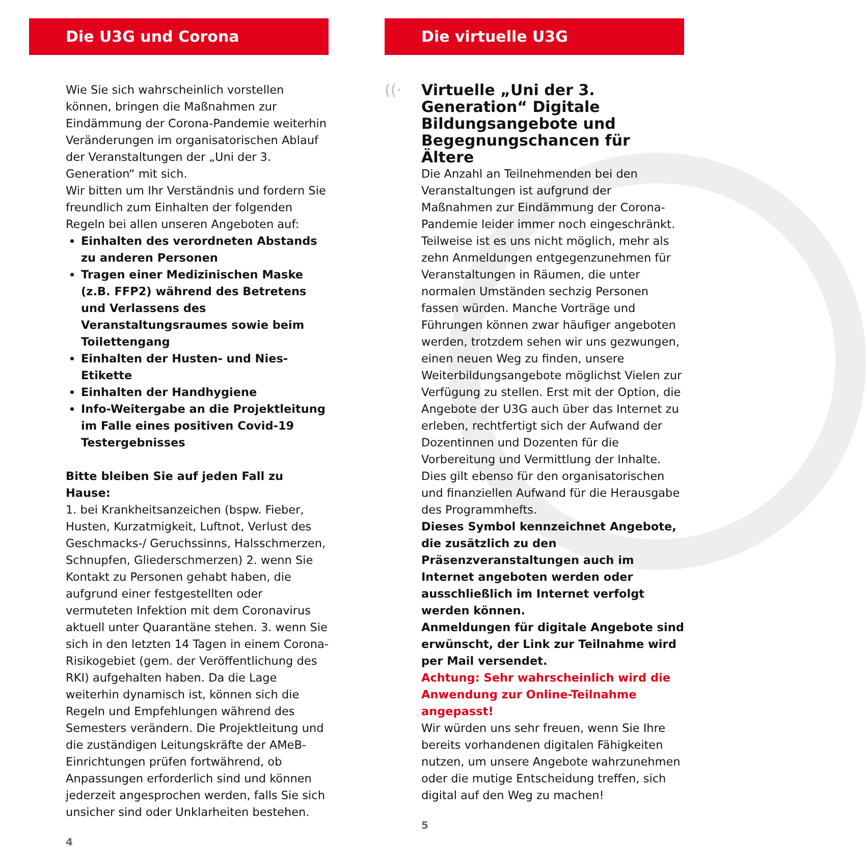Die U3G und Corona
Wie Sie sich wahrscheinlich vorstellen können, bringen die Maßnahmen zur Eindämmung der Corona-Pandemie weiterhin Veränderungen im organisatorischen Ablauf der Veranstaltungen der „Uni der 3. Generation“ mit sich.
Wir bitten um Ihr Verständnis und fordern Sie freundlich zum Einhalten der folgenden Regeln bei allen unseren Angeboten auf:
Einhalten des verordneten Abstands zu anderen Personen
Tragen einer Medizinischen Maske (z.B. FFP2) während des Betretens und Verlassens des Veranstaltungsraumes sowie beim Toilettengang
Einhalten der Husten- und Nies-Etikette
Einhalten der Handhygiene
Info-Weitergabe an die Projektleitung im Falle eines positiven Covid-19 Testergebnisses
Bitte bleiben Sie auf jeden Fall zu Hause:
1. bei Krankheitsanzeichen (bspw. Fieber, Husten, Kurzatmigkeit, Luftnot, Verlust des Geschmacks-/ Geruchssinns, Halsschmerzen, Schnupfen, Gliederschmerzen) 2. wenn Sie Kontakt zu Personen gehabt haben, die aufgrund einer festgestellten oder vermuteten Infektion mit dem Coronavirus aktuell unter Quarantäne stehen. 3. wenn Sie sich in den letzten 14 Tagen in einem Corona-Risikogebiet (gem. der Veröffentlichung des RKI) aufgehalten haben. Da die Lage weiterhin dynamisch ist, können sich die Regeln und Empfehlungen während des Semesters verändern. Die Projektleitung und die zuständigen Leitungskräfte der AMeB-Einrichtungen prüfen fortwährend, ob Anpassungen erforderlich sind und können jederzeit angesprochen werden, falls Sie sich unsicher sind oder Unklarheiten bestehen.
4
Die virtuelle U3G
((·
Virtuelle „Uni der 3. Generation“ Digitale Bildungsangebote und Begegnungschancen für Ältere
Die Anzahl an Teilnehmenden bei den Veranstaltungen ist aufgrund der Maßnahmen zur Eindämmung der Corona-Pandemie leider immer noch eingeschränkt. Teilweise ist es uns nicht möglich, mehr als zehn Anmeldungen entgegenzunehmen für Veranstaltungen in Räumen, die unter normalen Umständen sechzig Personen fassen würden. Manche Vorträge und Führungen können zwar häufiger angeboten werden, trotzdem sehen wir uns gezwungen, einen neuen Weg zu finden, unsere Weiterbildungsangebote möglichst Vielen zur Verfügung zu stellen. Erst mit der Option, die Angebote der U3G auch über das Internet zu erleben, rechtfertigt sich der Aufwand der Dozentinnen und Dozenten für die Vorbereitung und Vermittlung der Inhalte. Dies gilt ebenso für den organisatorischen und finanziellen Aufwand für die Herausgabe des Programmhefts.
Dieses Symbol kennzeichnet Angebote, die zusätzlich zu den Präsenzveranstaltungen auch im Internet angeboten werden oder ausschließlich im Internet verfolgt werden können.
Anmeldungen für digitale Angebote sind erwünscht, der Link zur Teilnahme wird per Mail versendet.
Achtung: Sehr wahrscheinlich wird die Anwendung zur Online-Teilnahme angepasst!
Wir würden uns sehr freuen, wenn Sie Ihre bereits vorhandenen digitalen Fähigkeiten nutzen, um unsere Angebote wahrzunehmen oder die mutige Entscheidung treffen, sich digital auf den Weg zu machen!
5